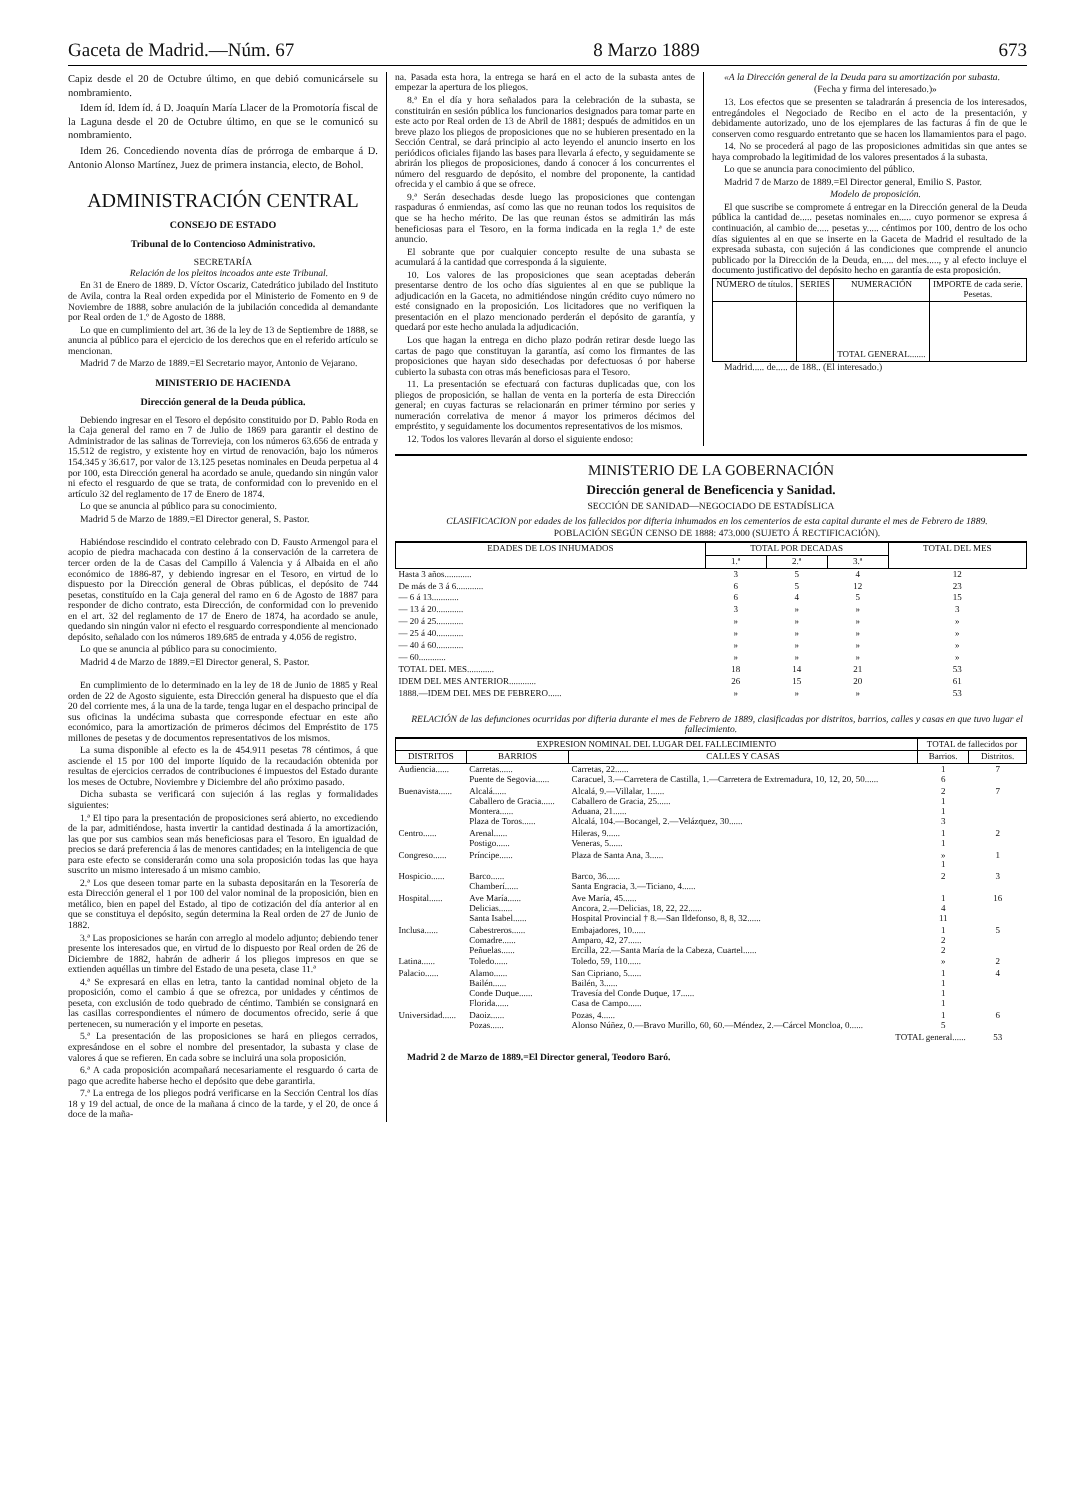Gaceta de Madrid.—Núm. 67 8 Marzo 1889 673
Capiz desde el 20 de Octubre último, en que debió comunicársele su nombramiento.
Idem íd. Idem íd. á D. Joaquín María Llacer de la Promotoría fiscal de la Laguna desde el 20 de Octubre último, en que se le comunicó su nombramiento.
Idem 26. Concediendo noventa días de prórroga de embarque á D. Antonio Alonso Martínez, Juez de primera instancia, electo, de Bohol.
ADMINISTRACIÓN CENTRAL
CONSEJO DE ESTADO
Tribunal de lo Contencioso Administrativo.
SECRETARÍA
Relación de los pleitos incoados ante este Tribunal.
En 31 de Enero de 1889. D. Víctor Oscariz, Catedrático jubilado del Instituto de Avila, contra la Real orden expedida por el Ministerio de Fomento en 9 de Noviembre de 1888, sobre anulación de la jubilación concedida al demandante por Real orden de 1.º de Agosto de 1888.
Lo que en cumplimiento del art. 36 de la ley de 13 de Septiembre de 1888, se anuncia al público para el ejercicio de los derechos que en el referido artículo se mencionan.
Madrid 7 de Marzo de 1889.=El Secretario mayor, Antonio de Vejarano.
MINISTERIO DE HACIENDA
Dirección general de la Deuda pública.
Debiendo ingresar en el Tesoro el depósito constituido por D. Pablo Roda en la Caja general del ramo en 7 de Julio de 1869 para garantir el destino de Administrador de las salinas de Torrevieja, con los números 63.656 de entrada y 15.512 de registro, y existente hoy en virtud de renovación, bajo los números 154.345 y 36.617, por valor de 13.125 pesetas nominales en Deuda perpetua al 4 por 100, esta Dirección general ha acordado se anule, quedando sin ningún valor ni efecto el resguardo de que se trata, de conformidad con lo prevenido en el artículo 32 del reglamento de 17 de Enero de 1874.
Lo que se anuncia al público para su conocimiento.
Madrid 5 de Marzo de 1889.=El Director general, S. Pastor.
Habiéndose rescindido el contrato celebrado con D. Fausto Armengol para el acopio de piedra machacada con destino á la conservación de la carretera de tercer orden de la de Casas del Campillo á Valencia y á Albaida en el año económico de 1886-87, y debiendo ingresar en el Tesoro, en virtud de lo dispuesto por la Dirección general de Obras públicas, el depósito de 744 pesetas, constituído en la Caja general del ramo en 6 de Agosto de 1887 para responder de dicho contrato, esta Dirección, de conformidad con lo prevenido en el art. 32 del reglamento de 17 de Enero de 1874, ha acordado se anule, quedando sin ningún valor ni efecto el resguardo correspondiente al mencionado depósito, señalado con los números 189.685 de entrada y 4.056 de registro.
Lo que se anuncia al público para su conocimiento.
Madrid 4 de Marzo de 1889.=El Director general, S. Pastor.
En cumplimiento de lo determinado en la ley de 18 de Junio de 1885 y Real orden de 22 de Agosto siguiente, esta Dirección general ha dispuesto que el día 20 del corriente mes, á la una de la tarde, tenga lugar en el despacho principal de sus oficinas la undécima subasta que corresponde efectuar en este año económico, para la amortización de primeros décimos del Empréstito de 175 millones de pesetas y de documentos representativos de los mismos.
La suma disponible al efecto es la de 454.911 pesetas 78 céntimos, á que asciende el 15 por 100 del importe líquido de la recaudación obtenida por resultas de ejercicios cerrados de contribuciones é impuestos del Estado durante los meses de Octubre, Noviembre y Diciembre del año próximo pasado.
Dicha subasta se verificará con sujeción á las reglas y formalidades siguientes:
1.ª El tipo para la presentación de proposiciones será abierto, no excediendo de la par, admitiéndose, hasta invertir la cantidad destinada á la amortización, las que por sus cambios sean más beneficiosas para el Tesoro. En igualdad de precios se dará preferencia á las de menores cantidades; en la inteligencia de que para este efecto se considerarán como una sola proposición todas las que haya suscrito un mismo interesado á un mismo cambio.
2.ª Los que deseen tomar parte en la subasta depositarán en la Tesorería de esta Dirección general el 1 por 100 del valor nominal de la proposición, bien en metálico, bien en papel del Estado, al tipo de cotización del día anterior al en que se constituya el depósito, según determina la Real orden de 27 de Junio de 1882.
3.ª Las proposiciones se harán con arreglo al modelo adjunto; debiendo tener presente los interesados que, en virtud de lo dispuesto por Real orden de 26 de Diciembre de 1882, habrán de adherir á los pliegos impresos en que se extienden aquéllas un timbre del Estado de una peseta, clase 11.ª
4.ª Se expresará en ellas en letra, tanto la cantidad nominal objeto de la proposición, como el cambio á que se ofrezca, por unidades y céntimos de peseta, con exclusión de todo quebrado de céntimo. También se consignará en las casillas correspondientes el número de documentos ofrecido, serie á que pertenecen, su numeración y el importe en pesetas.
5.ª La presentación de las proposiciones se hará en pliegos cerrados, expresándose en el sobre el nombre del presentador, la subasta y clase de valores á que se refieren. En cada sobre se incluirá una sola proposición.
6.ª A cada proposición acompañará necesariamente el resguardo ó carta de pago que acredite haberse hecho el depósito que debe garantirla.
7.ª La entrega de los pliegos podrá verificarse en la Sección Central los días 18 y 19 del actual, de once de la mañana á cinco de la tarde, y el 20, de once á doce de la maña-
na. Pasada esta hora, la entrega se hará en el acto de la subasta antes de empezar la apertura de los pliegos.
8.ª En el día y hora señalados para la celebración de la subasta, se constituirán en sesión pública los funcionarios designados para tomar parte en este acto por Real orden de 13 de Abril de 1881; después de admitidos en un breve plazo los pliegos de proposiciones que no se hubieren presentado en la Sección Central, se dará principio al acto leyendo el anuncio inserto en los periódicos oficiales fijando las bases para llevarla á efecto, y seguidamente se abrirán los pliegos de proposiciones, dando á conocer á los concurrentes el número del resguardo de depósito, el nombre del proponente, la cantidad ofrecida y el cambio á que se ofrece.
9.ª Serán desechadas desde luego las proposiciones que contengan raspaduras ó enmiendas, así como las que no reunan todos los requisitos de que se ha hecho mérito. De las que reunan éstos se admitirán las más beneficiosas para el Tesoro, en la forma indicada en la regla 1.ª de este anuncio.
El sobrante que por cualquier concepto resulte de una subasta se acumulará á la cantidad que corresponda á la siguiente.
10. Los valores de las proposiciones que sean aceptadas deberán presentarse dentro de los ocho días siguientes al en que se publique la adjudicación en la Gaceta, no admitiéndose ningún crédito cuyo número no esté consignado en la proposición. Los licitadores que no verifiquen la presentación en el plazo mencionado perderán el depósito de garantía, y quedará por este hecho anulada la adjudicación.
Los que hagan la entrega en dicho plazo podrán retirar desde luego las cartas de pago que constituyan la garantía, así como los firmantes de las proposiciones que hayan sido desechadas por defectuosas ó por haberse cubierto la subasta con otras más beneficiosas para el Tesoro.
11. La presentación se efectuará con facturas duplicadas que, con los pliegos de proposición, se hallan de venta en la portería de esta Dirección general; en cuyas facturas se relacionarán en primer término por series y numeración correlativa de menor á mayor los primeros décimos del empréstito, y seguidamente los documentos representativos de los mismos.
12. Todos los valores llevarán al dorso el siguiente endoso:
«A la Dirección general de la Deuda para su amortización por subasta.
(Fecha y firma del interesado.)»
13. Los efectos que se presenten se taladrarán á presencia de los interesados, entregándoles el Negociado de Recibo en el acto de la presentación, y debidamente autorizado, uno de los ejemplares de las facturas á fin de que le conserven como resguardo entretanto que se hacen los llamamientos para el pago.
14. No se procederá al pago de las proposiciones admitidas sin que antes se haya comprobado la legitimidad de los valores presentados á la subasta.
Lo que se anuncia para conocimiento del público.
Madrid 7 de Marzo de 1889.=El Director general, Emilio S. Pastor.
Modelo de proposición.
El que suscribe se compromete á entregar en la Dirección general de la Deuda pública la cantidad de..... pesetas nominales en..... cuyo pormenor se expresa á continuación, al cambio de..... pesetas y..... céntimos por 100, dentro de los ocho días siguientes al en que se inserte en la Gaceta de Madrid el resultado de la expresada subasta, con sujeción á las condiciones que comprende el anuncio publicado por la Dirección de la Deuda, en..... del mes....., y al efecto incluye el documento justificativo del depósito hecho en garantía de esta proposición.
| NÚMERO de títulos. | SERIES | NUMERACIÓN | IMPORTE de cada serie. Pesetas. |
| --- | --- | --- | --- |
| | | TOTAL GENERAL....... | |
Madrid..... de..... de 188.. (El interesado.)
MINISTERIO DE LA GOBERNACIÓN
Dirección general de Beneficencia y Sanidad.
SECCIÓN DE SANIDAD—NEGOCIADO DE ESTADÍSLICA
CLASIFICACION por edades de los fallecidos por difteria inhumados en los cementerios de esta capital durante el mes de Febrero de 1889.
POBLACIÓN SEGÚN CENSO DE 1888: 473.000 (SUJETO Á RECTIFICACIÓN).
| EDADES DE LOS INHUMADOS | TOTAL POR DECADAS | | | TOTAL DEL MES |
| --- | --- | --- | --- | --- |
| | 1.ª | 2.ª | 3.ª | |
| Hasta 3 años............ | 3 | 5 | 4 | 12 |
| De más de 3 á 6............ | 6 | 5 | 12 | 23 |
| — 6 á 13............ | 6 | 4 | 5 | 15 |
| — 13 á 20............ | 3 | » | » | 3 |
| — 20 á 25............ | » | » | » | » |
| — 25 á 40............ | » | » | » | » |
| — 40 á 60............ | » | » | » | » |
| — 60............ | » | » | » | » |
| TOTAL DEL MES............ | 18 | 14 | 21 | 53 |
| IDEM DEL MES ANTERIOR............ | 26 | 15 | 20 | 61 |
| 1888.—IDEM DEL MES DE FEBRERO...... | » | » | » | 53 |
RELACIÓN de las defunciones ocurridas por difteria durante el mes de Febrero de 1889, clasificadas por distritos, barrios, calles y casas en que tuvo lugar el fallecimiento.
| EXPRESION NOMINAL DEL LUGAR DEL FALLECIMIENTO | | | TOTAL de fallecidos por | |
| --- | --- | --- | --- | --- |
| DISTRITOS | BARRIOS | CALLES Y CASAS | Barrios. | Distritos. |
| Audiencia...... | Carretas...... Puente de Segovia...... | Carretas, 22...... Caracuel, 3.—Carretera de Castilla, 1.—Carretera de Extremadura, 10, 12, 20, 50...... | 1 6 | 7 |
| Buenavista...... | Alcalá...... Caballero de Gracia...... Montera...... Plaza de Toros...... | Alcalá, 9.—Villalar, 1...... Caballero de Gracia, 25...... Aduana, 21...... Alcalá, 104.—Bocangel, 2.—Velázquez, 30...... | 2 1 1 3 | 7 |
| Centro...... | Arenal...... Postigo...... | Hileras, 9...... Veneras, 5...... | 1 1 | 2 |
| Congreso...... | Príncipe...... | Plaza de Santa Ana, 3...... | » 1 | 1 |
| Hospicio...... | Barco...... Chamberí...... | Barco, 36...... Santa Engracia, 3.—Ticiano, 4...... | 2 | 3 |
| Hospital...... | Ave María...... Delicias...... Santa Isabel...... | Ave María, 45...... Ancora, 2.—Delicias, 18, 22, 22...... Hospital Provincial † 8.—San Ildefonso, 8, 8, 32...... | 1 4 11 | 16 |
| Inclusa...... | Cabestreros...... Comadre...... Peñuelas...... | Embajadores, 10...... Amparo, 42, 27...... Ercilla, 22.—Santa María de la Cabeza, Cuartel...... | 1 2 2 | 5 |
| Latina...... | Toledo...... | Toledo, 59, 110...... | » | 2 |
| Palacio...... | Alamo...... Bailén...... Conde Duque...... Florida...... | San Cipriano, 5...... Bailén, 3...... Travesía del Conde Duque, 17...... Casa de Campo...... | 1 1 1 1 | 4 |
| Universidad...... | Daoiz...... Pozas...... | Pozas, 4...... Alonso Núñez, 0.—Bravo Murillo, 60, 60.—Méndez, 2.—Cárcel Moncloa, 0...... | 1 5 | 6 |
| TOTAL general...... | | | | 53 |
Madrid 2 de Marzo de 1889.=El Director general, Teodoro Baró.